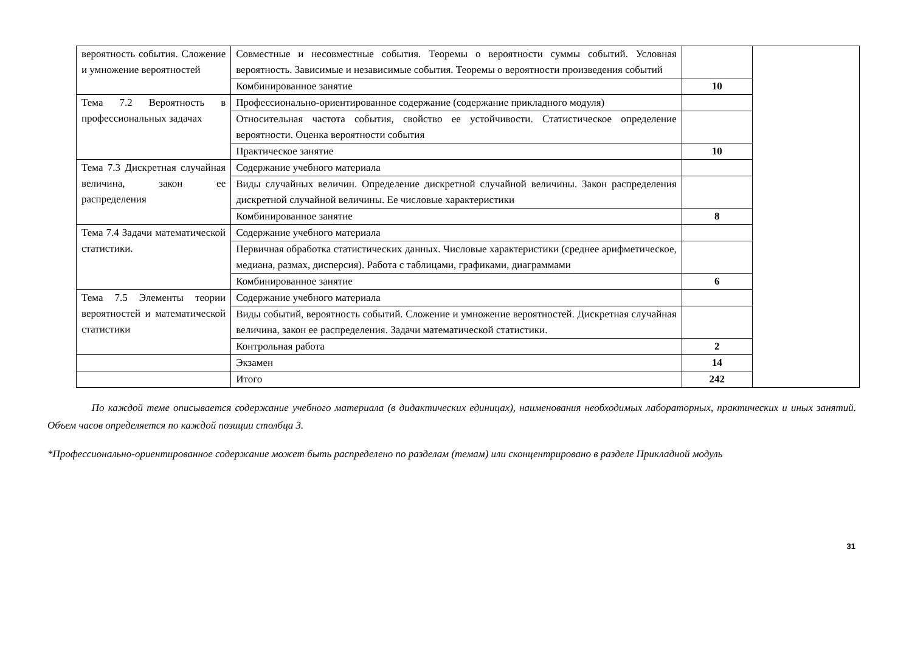| вероятность события. Сложение и умножение вероятностей | Совместные и несовместные события. Теоремы о вероятности суммы событий. Условная вероятность. Зависимые и независимые события. Теоремы о вероятности произведения событий | | |
| | Комбинированное занятие | 10 | |
| Тема 7.2 Вероятность в профессиональных задачах | Профессионально-ориентированное содержание (содержание прикладного модуля) | | |
| | Относительная частота события, свойство ее устойчивости. Статистическое определение вероятности. Оценка вероятности события | | |
| | Практическое занятие | 10 | |
| Тема 7.3 Дискретная случайная величина, закон ее распределения | Содержание учебного материала | | |
| | Виды случайных величин. Определение дискретной случайной величины. Закон распределения дискретной случайной величины. Ее числовые характеристики | | |
| | Комбинированное занятие | 8 | |
| Тема 7.4 Задачи математической статистики. | Содержание учебного материала | | |
| | Первичная обработка статистических данных. Числовые характеристики (среднее арифметическое, медиана, размах, дисперсия). Работа с таблицами, графиками, диаграммами | | |
| | Комбинированное занятие | 6 | |
| Тема 7.5 Элементы теории вероятностей и математической статистики | Содержание учебного материала | | |
| | Виды событий, вероятность событий. Сложение и умножение вероятностей. Дискретная случайная величина, закон ее распределения. Задачи математической статистики. | | |
| | Контрольная работа | 2 | |
| | Экзамен | 14 | |
| | Итого | 242 | |
По каждой теме описывается содержание учебного материала (в дидактических единицах), наименования необходимых лабораторных, практических и иных занятий. Объем часов определяется по каждой позиции столбца 3.
*Профессионально-ориентированное содержание может быть распределено по разделам (темам) или сконцентрировано в разделе Прикладной модуль
31